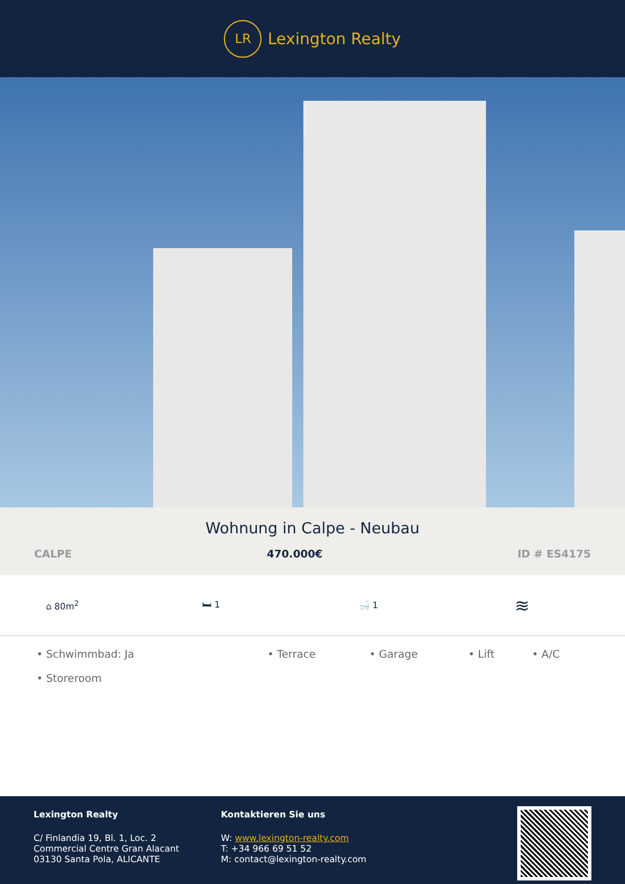LR
Lexington Realty
Wohnung in Calpe - Neubau
CALPE 470.000€ ID # ES4175
⌂ 80m<sup>2</sup> 🛏 1 🛁 1
≋
• Schwimmbad: Ja • Terrace • Garage • Lift • A/C • Storeroom
Lexington Realty
C/ Finlandia 19, Bl. 1, Loc. 2
Commercial Centre Gran Alacant
03130 Santa Pola, ALICANTE
Kontaktieren Sie uns
W: www.lexington-realty.com
T: +34 966 69 51 52
M: contact@lexington-realty.com